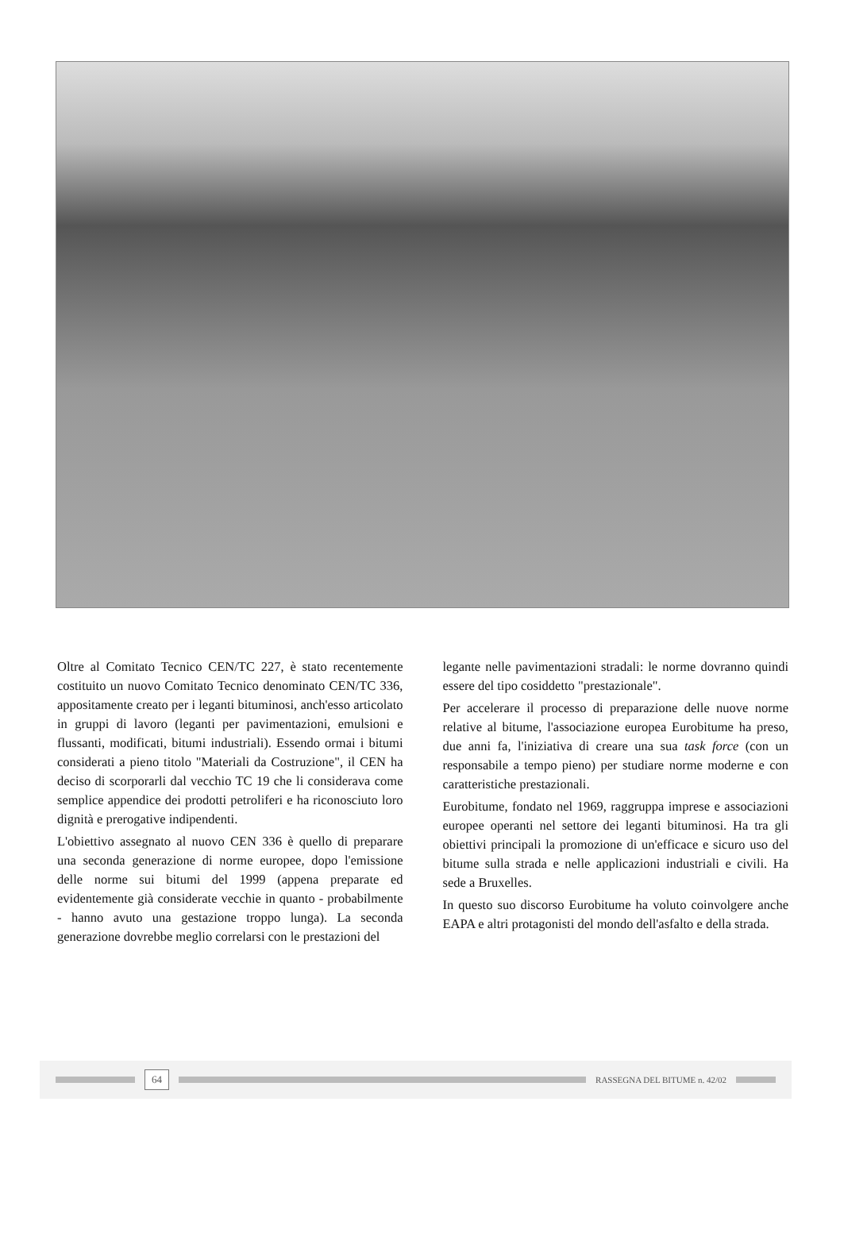Oltre al Comitato Tecnico CEN/TC 227, è stato recentemente costituito un nuovo Comitato Tecnico denominato CEN/TC 336, appositamente creato per i leganti bituminosi, anch'esso articolato in gruppi di lavoro (leganti per pavimentazioni, emulsioni e flussanti, modificati, bitumi industriali). Essendo ormai i bitumi considerati a pieno titolo "Materiali da Costruzione", il CEN ha deciso di scorporarli dal vecchio TC 19 che li considerava come semplice appendice dei prodotti petroliferi e ha riconosciuto loro dignità e prerogative indipendenti.
L'obiettivo assegnato al nuovo CEN 336 è quello di preparare una seconda generazione di norme europee, dopo l'emissione delle norme sui bitumi del 1999 (appena preparate ed evidentemente già considerate vecchie in quanto - probabilmente - hanno avuto una gestazione troppo lunga). La seconda generazione dovrebbe meglio correlarsi con le prestazioni del
legante nelle pavimentazioni stradali: le norme dovranno quindi essere del tipo cosiddetto "prestazionale".
Per accelerare il processo di preparazione delle nuove norme relative al bitume, l'associazione europea Eurobitume ha preso, due anni fa, l'iniziativa di creare una sua task force (con un responsabile a tempo pieno) per studiare norme moderne e con caratteristiche prestazionali.
Eurobitume, fondato nel 1969, raggruppa imprese e associazioni europee operanti nel settore dei leganti bituminosi. Ha tra gli obiettivi principali la promozione di un'efficace e sicuro uso del bitume sulla strada e nelle applicazioni industriali e civili. Ha sede a Bruxelles.
In questo suo discorso Eurobitume ha voluto coinvolgere anche EAPA e altri protagonisti del mondo dell'asfalto e della strada.
64
RASSEGNA DEL BITUME n. 42/02